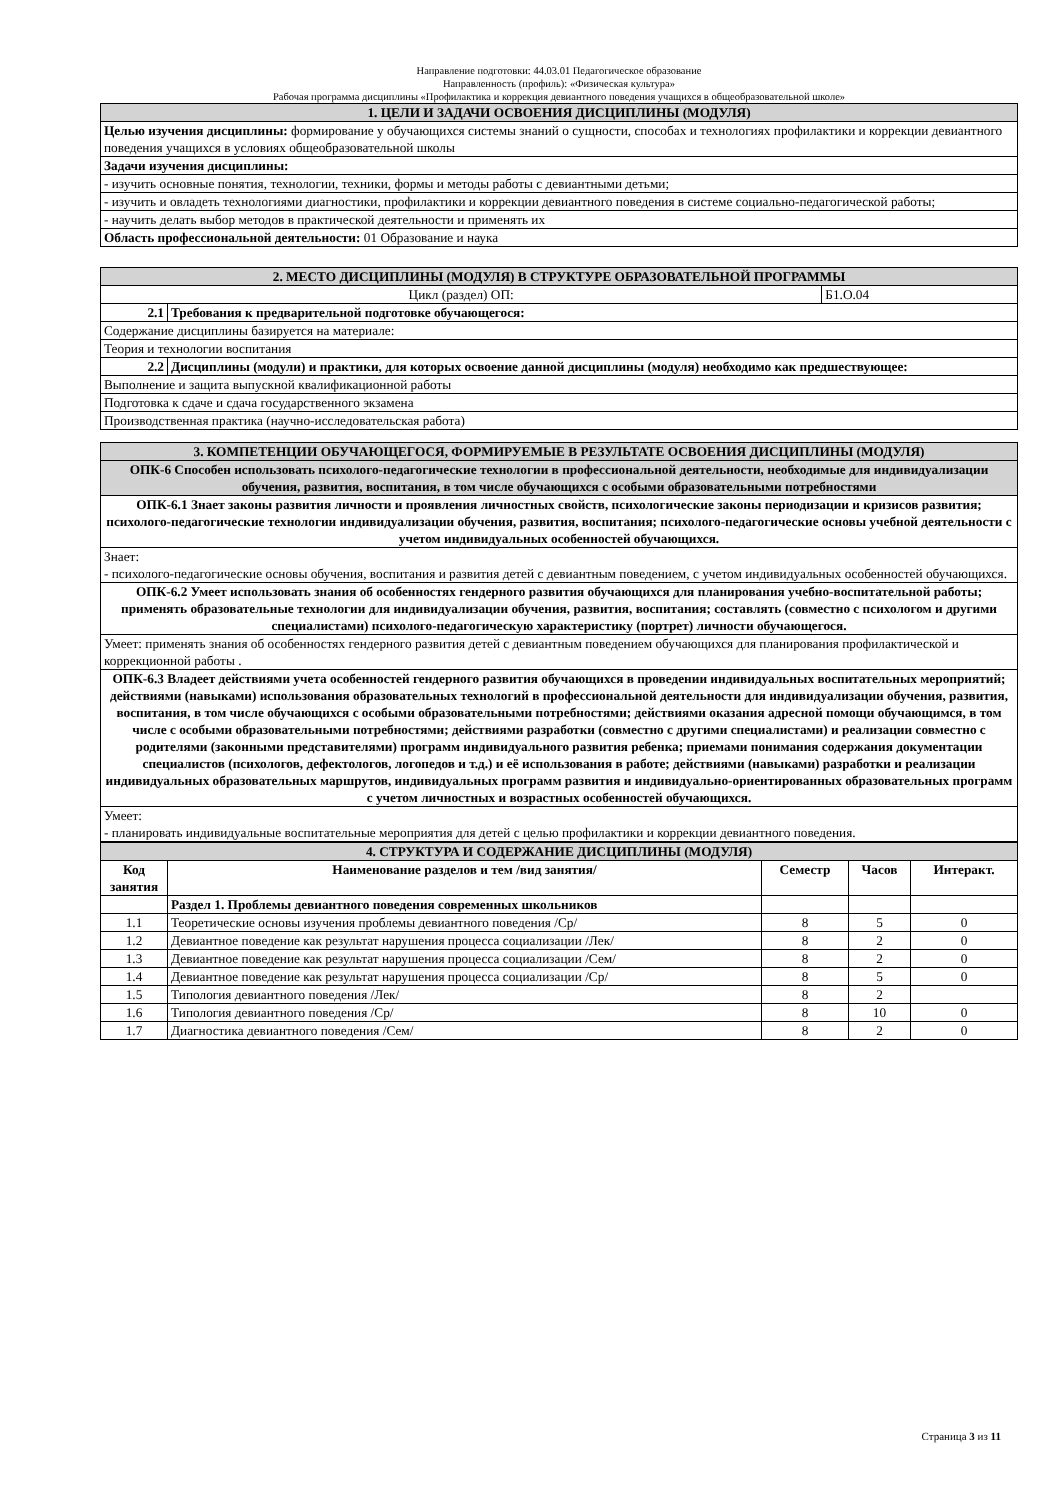Направление подготовки: 44.03.01 Педагогическое образование
Направленность (профиль): «Физическая культура»
Рабочая программа дисциплины «Профилактика и коррекция девиантного поведения учащихся в общеобразовательной школе»
| 1. ЦЕЛИ И ЗАДАЧИ ОСВОЕНИЯ ДИСЦИПЛИНЫ (МОДУЛЯ) |
| Целью изучения дисциплины: формирование у обучающихся системы знаний о сущности, способах и технологиях профилактики и коррекции девиантного поведения учащихся в условиях общеобразовательной школы |
| Задачи изучения дисциплины: |
| - изучить основные понятия, технологии, техники, формы и методы работы с девиантными детьми; |
| - изучить и овладеть технологиями диагностики, профилактики и коррекции девиантного поведения в системе социально-педагогической работы; |
| - научить делать выбор методов в практической деятельности и применять их |
| Область профессиональной деятельности: 01 Образование и наука |
| 2. МЕСТО ДИСЦИПЛИНЫ (МОДУЛЯ) В СТРУКТУРЕ ОБРАЗОВАТЕЛЬНОЙ ПРОГРАММЫ | | |
| Цикл (раздел) ОП: | | Б1.О.04 |
| 2.1 | Требования к предварительной подготовке обучающегося: | |
| Содержание дисциплины базируется на материале: | | |
| Теория и технологии воспитания | | |
| 2.2 | Дисциплины (модули) и практики, для которых освоение данной дисциплины (модуля) необходимо как предшествующее: | |
| Выполнение и защита выпускной квалификационной работы | | |
| Подготовка к сдаче и сдача государственного экзамена | | |
| Производственная практика (научно-исследовательская работа) | | |
| 3. КОМПЕТЕНЦИИ ОБУЧАЮЩЕГОСЯ, ФОРМИРУЕМЫЕ В РЕЗУЛЬТАТЕ ОСВОЕНИЯ ДИСЦИПЛИНЫ (МОДУЛЯ) |
| ОПК-6 Способен использовать психолого-педагогические технологии в профессиональной деятельности, необходимые для индивидуализации обучения, развития, воспитания, в том числе обучающихся с особыми образовательными потребностями |
| ОПК-6.1 Знает законы развития личности и проявления личностных свойств, психологические законы периодизации и кризисов развития; психолого-педагогические технологии индивидуализации обучения, развития, воспитания; психолого-педагогические основы учебной деятельности с учетом индивидуальных особенностей обучающихся. |
| Знает: - психолого-педагогические основы обучения, воспитания и развития детей с девиантным поведением, с учетом индивидуальных особенностей обучающихся. |
| ОПК-6.2 Умеет использовать знания об особенностях гендерного развития обучающихся для планирования учебно-воспитательной работы; применять образовательные технологии для индивидуализации обучения, развития, воспитания; составлять (совместно с психологом и другими специалистами) психолого-педагогическую характеристику (портрет) личности обучающегося. |
| Умеет: применять знания об особенностях гендерного развития детей с девиантным поведением обучающихся для планирования профилактической и коррекционной работы . |
| ОПК-6.3 Владеет действиями учета особенностей гендерного развития обучающихся в проведении индивидуальных воспитательных мероприятий; действиями (навыками) использования образовательных технологий в профессиональной деятельности для индивидуализации обучения, развития, воспитания, в том числе обучающихся с особыми образовательными потребностями; действиями оказания адресной помощи обучающимся, в том числе с особыми образовательными потребностями; действиями разработки (совместно с другими специалистами) и реализации совместно с родителями (законными представителями) программ индивидуального развития ребенка; приемами понимания содержания документации специалистов (психологов, дефектологов, логопедов и т.д.) и её использования в работе; действиями (навыками) разработки и реализации индивидуальных образовательных маршрутов, индивидуальных программ развития и индивидуально-ориентированных образовательных программ с учетом личностных и возрастных особенностей обучающихся. |
| Умеет: - планировать индивидуальные воспитательные мероприятия для детей с целью профилактики и коррекции девиантного поведения. |
| 4. СТРУКТУРА И СОДЕРЖАНИЕ ДИСЦИПЛИНЫ (МОДУЛЯ) | | | | |
| Код занятия | Наименование разделов и тем /вид занятия/ | Семестр | Часов | Интеракт. |
| | Раздел 1. Проблемы девиантного поведения современных школьников | | | |
| 1.1 | Теоретические основы изучения проблемы девиантного поведения /Ср/ | 8 | 5 | 0 |
| 1.2 | Девиантное поведение как результат нарушения процесса социализации /Лек/ | 8 | 2 | 0 |
| 1.3 | Девиантное поведение как результат нарушения процесса социализации /Сем/ | 8 | 2 | 0 |
| 1.4 | Девиантное поведение как результат нарушения процесса социализации /Ср/ | 8 | 5 | 0 |
| 1.5 | Типология девиантного поведения /Лек/ | 8 | 2 | |
| 1.6 | Типология девиантного поведения /Ср/ | 8 | 10 | 0 |
| 1.7 | Диагностика девиантного поведения /Сем/ | 8 | 2 | 0 |
Страница 3 из 11